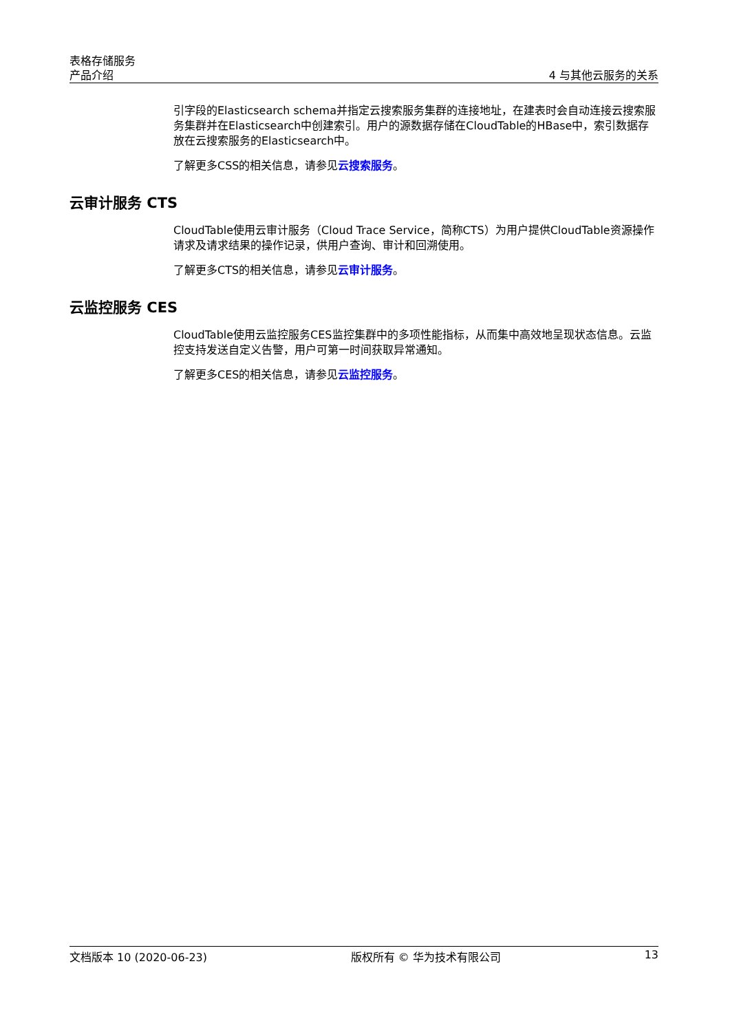表格存储服务
产品介绍 4 与其他云服务的关系
引字段的Elasticsearch schema并指定云搜索服务集群的连接地址，在建表时会自动连接云搜索服务集群并在Elasticsearch中创建索引。用户的源数据存储在CloudTable的HBase中，索引数据存放在云搜索服务的Elasticsearch中。
了解更多CSS的相关信息，请参见云搜索服务。
云审计服务 CTS
CloudTable使用云审计服务（Cloud Trace Service，简称CTS）为用户提供CloudTable资源操作请求及请求结果的操作记录，供用户查询、审计和回溯使用。
了解更多CTS的相关信息，请参见云审计服务。
云监控服务 CES
CloudTable使用云监控服务CES监控集群中的多项性能指标，从而集中高效地呈现状态信息。云监控支持发送自定义告警，用户可第一时间获取异常通知。
了解更多CES的相关信息，请参见云监控服务。
文档版本 10 (2020-06-23) 版权所有 © 华为技术有限公司 13